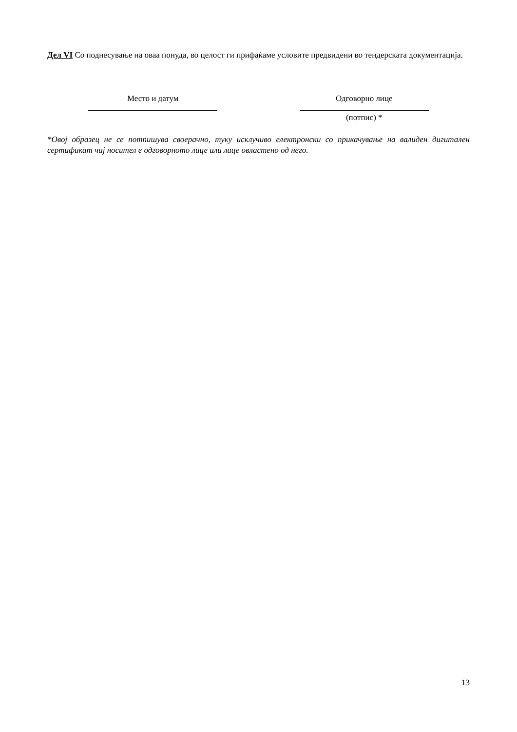Дел VI Со поднесување на оваа понуда, во целост ги прифаќаме условите предвидени во тендерската документација.
Место и датум Одговорно лице
(потпис) *
*Овој образец не се потпишува своерачно, туку исклучиво електронски со прикачување на валиден дигитален сертификат чиј носител е одговорното лице или лице овластено од него.
13